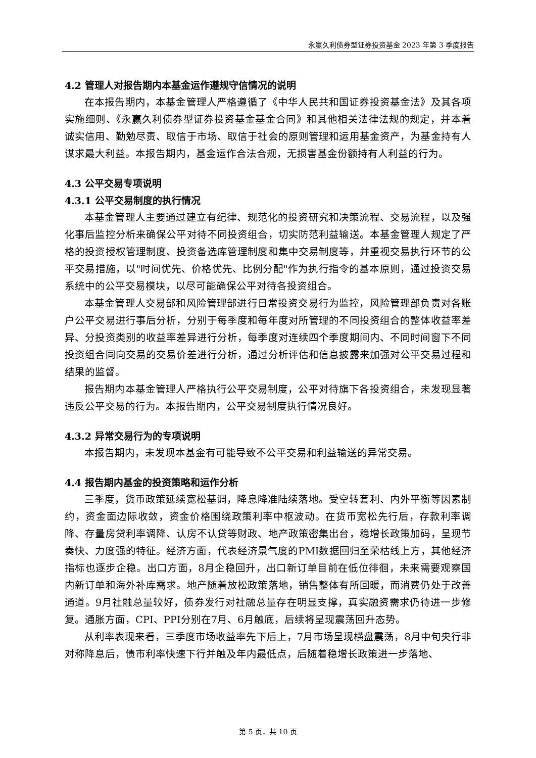永赢久利债券型证券投资基金 2023 年第 3 季度报告
4.2 管理人对报告期内本基金运作遵规守信情况的说明
在本报告期内，本基金管理人严格遵循了《中华人民共和国证券投资基金法》及其各项实施细则、《永赢久利债券型证券投资基金基金合同》和其他相关法律法规的规定，并本着诚实信用、勤勉尽责、取信于市场、取信于社会的原则管理和运用基金资产，为基金持有人谋求最大利益。本报告期内，基金运作合法合规，无损害基金份额持有人利益的行为。
4.3 公平交易专项说明
4.3.1 公平交易制度的执行情况
本基金管理人主要通过建立有纪律、规范化的投资研究和决策流程、交易流程，以及强化事后监控分析来确保公平对待不同投资组合，切实防范利益输送。本基金管理人规定了严格的投资授权管理制度、投资备选库管理制度和集中交易制度等，并重视交易执行环节的公平交易措施，以"时间优先、价格优先、比例分配"作为执行指令的基本原则，通过投资交易系统中的公平交易模块，以尽可能确保公平对待各投资组合。
本基金管理人交易部和风险管理部进行日常投资交易行为监控，风险管理部负责对各账户公平交易进行事后分析，分别于每季度和每年度对所管理的不同投资组合的整体收益率差异、分投资类别的收益率差异进行分析，每季度对连续四个季度期间内、不同时间窗下不同投资组合同向交易的交易价差进行分析，通过分析评估和信息披露来加强对公平交易过程和结果的监督。
报告期内本基金管理人严格执行公平交易制度，公平对待旗下各投资组合，未发现显著违反公平交易的行为。本报告期内，公平交易制度执行情况良好。
4.3.2 异常交易行为的专项说明
本报告期内，未发现本基金有可能导致不公平交易和利益输送的异常交易。
4.4 报告期内基金的投资策略和运作分析
三季度，货币政策延续宽松基调，降息降准陆续落地。受空转套利、内外平衡等因素制约，资金面边际收敛，资金价格围绕政策利率中枢波动。在货币宽松先行后，存款利率调降、存量房贷利率调降、认房不认贷等财政、地产政策密集出台，稳增长政策加码，呈现节奏快、力度强的特征。经济方面，代表经济景气度的PMI数据回归至荣枯线上方，其他经济指标也逐步企稳。出口方面，8月企稳回升，出口新订单目前在低位徘徊，未来需要观察国内新订单和海外补库需求。地产随着放松政策落地，销售整体有所回暖，而消费仍处于改善通道。9月社融总量较好，债券发行对社融总量存在明显支撑，真实融资需求仍待进一步修复。通胀方面，CPI、PPI分别在7月、6月触底，后续将呈现震荡回升态势。
从利率表现来看，三季度市场收益率先下后上，7月市场呈现横盘震荡，8月中旬央行非对称降息后，债市利率快速下行并触及年内最低点，后随着稳增长政策进一步落地、
第 5 页，共 10 页